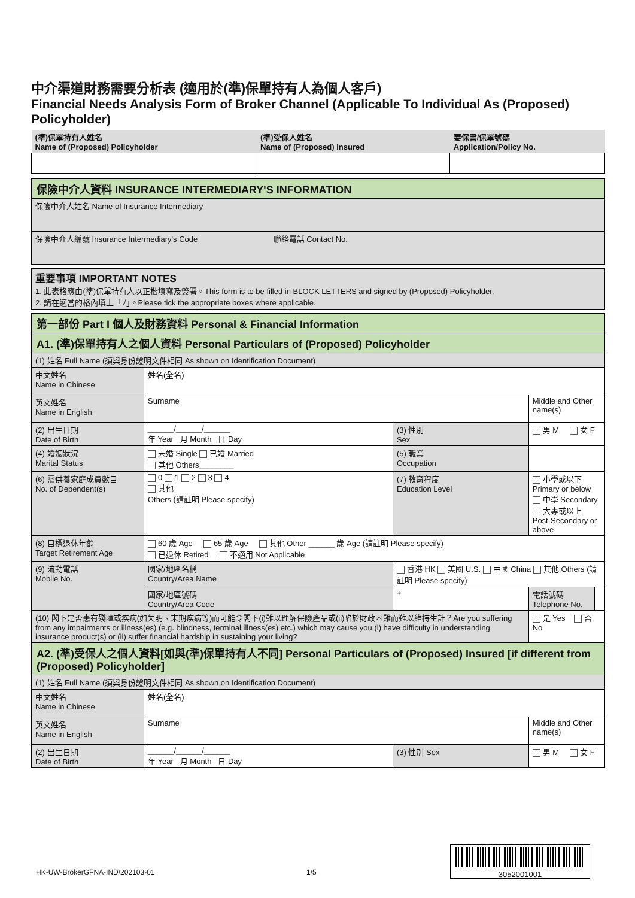中介渠道財務需要分析表 (適用於(準)保單持有人為個人客戶)
Financial Needs Analysis Form of Broker Channel (Applicable To Individual As (Proposed) Policyholder)
| (準)保單持有人姓名 Name of (Proposed) Policyholder | (準)受保人姓名 Name of (Proposed) Insured | 要保書/保單號碼 Application/Policy No. |
| 保險中介人資料 INSURANCE INTERMEDIARY'S INFORMATION |
| 保險中介人姓名 Name of Insurance Intermediary |
| 保險中介人編號 Insurance Intermediary's Code 聯絡電話 Contact No. |
| 重要事項 IMPORTANT NOTES 1. 此表格應由(準)保單持有人以正楷填寫及簽署。This form is to be filled in BLOCK LETTERS and signed by (Proposed) Policyholder. 2. 請在適當的格內填上「√」。Please tick the appropriate boxes where applicable. |
| 第一部份 Part I 個人及財務資料 Personal & Financial Information | | | | |
| A1. (準)保單持有人之個人資料 Personal Particulars of (Proposed) Policyholder | | | | |
| (1) 姓名 Full Name (須與身份證明文件相同 As shown on Identification Document) | | | | |
| 中文姓名 Name in Chinese | 姓名(全名) | | | |
| 英文姓名 Name in English | Surname | | Middle and Other name(s) | |
| (2) 出生日期 Date of Birth | ______/______/______ 年 Year 月 Month 日 Day | (3) 性別 Sex | 男 M 女 F | |
| (4) 婚姻狀況 Marital Status | 未婚 Single 已婚 Married 其他 Others________ | (5) 職業 Occupation | | |
| (6) 需供養家庭成員數目 No. of Dependent(s) | 0 1 2 3 4 其他 Others (請註明 Please specify) | (7) 教育程度 Education Level | 小學或以下 Primary or below 中學 Secondary 大專或以上 Post-Secondary or above | |
| (8) 目標退休年齡 Target Retirement Age | 60 歲 Age 65 歲 Age 其他 Other ______ 歲 Age (請註明 Please specify) 已退休 Retired 不適用 Not Applicable | | | |
| (9) 流動電話 Mobile No. | 國家/地區名稱 Country/Area Name | 香港 HK 美國 U.S. 中國 China 其他 Others (請註明 Please specify) | | |
| | 國家/地區號碼 Country/Area Code | + | 電話號碼 Telephone No. | |
| (10) 閣下是否患有殘障或疾病(如失明、末期疾病等)而可能令閣下(i)難以理解保險產品或(ii)陷於財政困難而難以維持生計？Are you suffering from any impairments or illness(es) (e.g. blindness, terminal illness(es) etc.) which may cause you (i) have difficulty in understanding insurance product(s) or (ii) suffer financial hardship in sustaining your living? | | | 是 Yes 否 No | |
| A2. (準)受保人之個人資料[如與(準)保單持有人不同] Personal Particulars of (Proposed) Insured [if different from (Proposed) Policyholder] | | | | |
| (1) 姓名 Full Name (須與身份證明文件相同 As shown on Identification Document) | | | | |
| 中文姓名 Name in Chinese | 姓名(全名) | | | |
| 英文姓名 Name in English | Surname | | Middle and Other name(s) | |
| (2) 出生日期 Date of Birth | ______/______/______ 年 Year 月 Month 日 Day | (3) 性別 Sex | 男 M 女 F | |
HK-UW-BrokerGFNA-IND/202103-01 1/5
3052001001